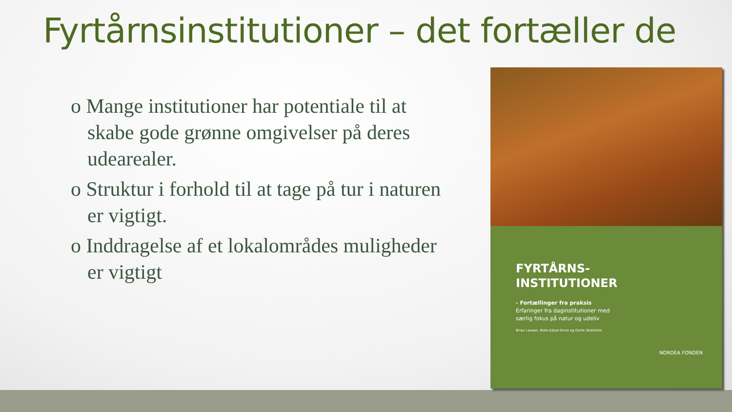Fyrtårnsinstitutioner – det fortæller de
o Mange institutioner har potentiale til at skabe gode grønne omgivelser på deres udearealer.
o Struktur i forhold til at tage på tur i naturen er vigtigt.
o Inddragelse af et lokalområdes muligheder er vigtigt
FYRTÅRNS-
INSTITUTIONER
- Fortællinger fra praksis
Erfaringer fra daginstitutioner med
særlig fokus på natur og udeliv
Brian Lassen, Niels-Ejbye-Ernst og Dorte Stokholm
NORDEA FONDEN